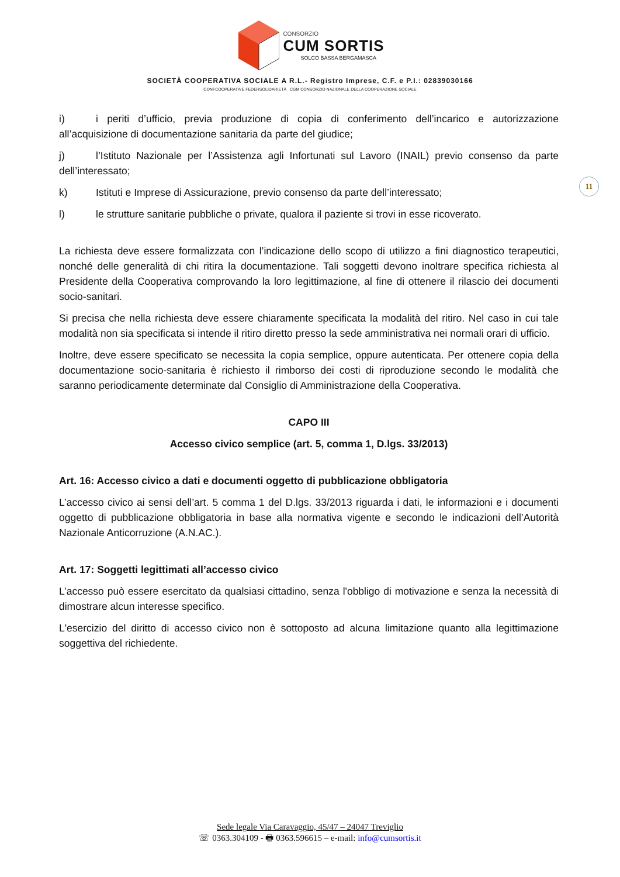CONSORZIO
CUM SORTIS
SOLCO BASSA BERGAMASCA
SOCIETÀ COOPERATIVA SOCIALE A R.L.- Registro Imprese, C.F. e P.I.: 02839030166
CONFCOOPERATIVE FEDERSOLIDARIETÀ CGM CONSORZIO NAZIONALE DELLA COOPERAZIONE SOCIALE
11
i) i periti d’ufficio, previa produzione di copia di conferimento dell’incarico e autorizzazione all’acquisizione di documentazione sanitaria da parte del giudice;
j) l’Istituto Nazionale per l’Assistenza agli Infortunati sul Lavoro (INAIL) previo consenso da parte dell’interessato;
k) Istituti e Imprese di Assicurazione, previo consenso da parte dell’interessato;
l) le strutture sanitarie pubbliche o private, qualora il paziente si trovi in esse ricoverato.
La richiesta deve essere formalizzata con l’indicazione dello scopo di utilizzo a fini diagnostico terapeutici, nonché delle generalità di chi ritira la documentazione. Tali soggetti devono inoltrare specifica richiesta al Presidente della Cooperativa comprovando la loro legittimazione, al fine di ottenere il rilascio dei documenti socio-sanitari.
Si precisa che nella richiesta deve essere chiaramente specificata la modalità del ritiro. Nel caso in cui tale modalità non sia specificata si intende il ritiro diretto presso la sede amministrativa nei normali orari di ufficio.
Inoltre, deve essere specificato se necessita la copia semplice, oppure autenticata. Per ottenere copia della documentazione socio-sanitaria è richiesto il rimborso dei costi di riproduzione secondo le modalità che saranno periodicamente determinate dal Consiglio di Amministrazione della Cooperativa.
CAPO III
Accesso civico semplice (art. 5, comma 1, D.lgs. 33/2013)
Art. 16: Accesso civico a dati e documenti oggetto di pubblicazione obbligatoria
L’accesso civico ai sensi dell’art. 5 comma 1 del D.lgs. 33/2013 riguarda i dati, le informazioni e i documenti oggetto di pubblicazione obbligatoria in base alla normativa vigente e secondo le indicazioni dell’Autorità Nazionale Anticorruzione (A.N.AC.).
Art. 17: Soggetti legittimati all’accesso civico
L’accesso può essere esercitato da qualsiasi cittadino, senza l'obbligo di motivazione e senza la necessità di dimostrare alcun interesse specifico.
L'esercizio del diritto di accesso civico non è sottoposto ad alcuna limitazione quanto alla legittimazione soggettiva del richiedente.
Sede legale Via Caravaggio, 45/47 – 24047 Treviglio
☏ 0363.304109 - 🖶 0363.596615 – e-mail: info@cumsortis.it